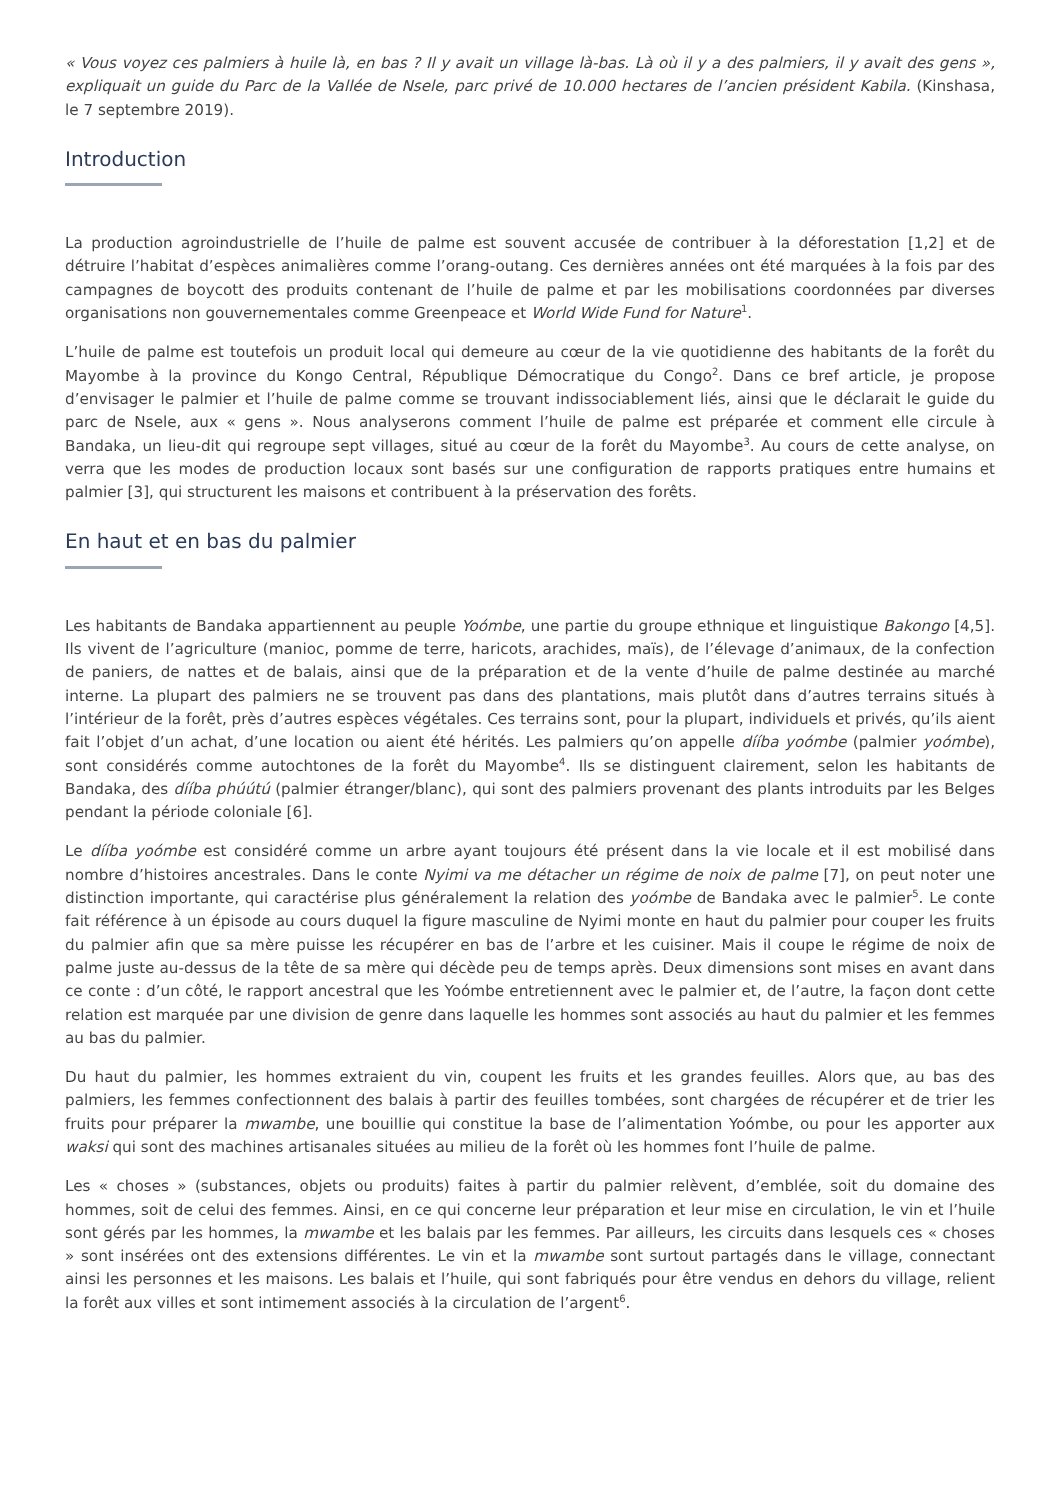« Vous voyez ces palmiers à huile là, en bas ? Il y avait un village là-bas. Là où il y a des palmiers, il y avait des gens », expliquait un guide du Parc de la Vallée de Nsele, parc privé de 10.000 hectares de l’ancien président Kabila. (Kinshasa, le 7 septembre 2019).
Introduction
La production agroindustrielle de l’huile de palme est souvent accusée de contribuer à la déforestation [1,2] et de détruire l’habitat d’espèces animalières comme l’orang-outang. Ces dernières années ont été marquées à la fois par des campagnes de boycott des produits contenant de l’huile de palme et par les mobilisations coordonnées par diverses organisations non gouvernementales comme Greenpeace et World Wide Fund for Nature<sup>1</sup>.
L’huile de palme est toutefois un produit local qui demeure au cœur de la vie quotidienne des habitants de la forêt du Mayombe à la province du Kongo Central, République Démocratique du Congo<sup>2</sup>. Dans ce bref article, je propose d’envisager le palmier et l’huile de palme comme se trouvant indissociablement liés, ainsi que le déclarait le guide du parc de Nsele, aux « gens ». Nous analyserons comment l’huile de palme est préparée et comment elle circule à Bandaka, un lieu-dit qui regroupe sept villages, situé au cœur de la forêt du Mayombe<sup>3</sup>. Au cours de cette analyse, on verra que les modes de production locaux sont basés sur une configuration de rapports pratiques entre humains et palmier [3], qui structurent les maisons et contribuent à la préservation des forêts.
En haut et en bas du palmier
Les habitants de Bandaka appartiennent au peuple Yoómbe, une partie du groupe ethnique et linguistique Bakongo [4,5]. Ils vivent de l’agriculture (manioc, pomme de terre, haricots, arachides, maïs), de l’élevage d’animaux, de la confection de paniers, de nattes et de balais, ainsi que de la préparation et de la vente d’huile de palme destinée au marché interne. La plupart des palmiers ne se trouvent pas dans des plantations, mais plutôt dans d’autres terrains situés à l’intérieur de la forêt, près d’autres espèces végétales. Ces terrains sont, pour la plupart, individuels et privés, qu’ils aient fait l’objet d’un achat, d’une location ou aient été hérités. Les palmiers qu’on appelle dííba yoómbe (palmier yoómbe), sont considérés comme autochtones de la forêt du Mayombe<sup>4</sup>. Ils se distinguent clairement, selon les habitants de Bandaka, des dííba phúútú (palmier étranger/blanc), qui sont des palmiers provenant des plants introduits par les Belges pendant la période coloniale [6].
Le dííba yoómbe est considéré comme un arbre ayant toujours été présent dans la vie locale et il est mobilisé dans nombre d’histoires ancestrales. Dans le conte Nyimi va me détacher un régime de noix de palme [7], on peut noter une distinction importante, qui caractérise plus généralement la relation des yoómbe de Bandaka avec le palmier<sup>5</sup>. Le conte fait référence à un épisode au cours duquel la figure masculine de Nyimi monte en haut du palmier pour couper les fruits du palmier afin que sa mère puisse les récupérer en bas de l’arbre et les cuisiner. Mais il coupe le régime de noix de palme juste au-dessus de la tête de sa mère qui décède peu de temps après. Deux dimensions sont mises en avant dans ce conte : d’un côté, le rapport ancestral que les Yoómbe entretiennent avec le palmier et, de l’autre, la façon dont cette relation est marquée par une division de genre dans laquelle les hommes sont associés au haut du palmier et les femmes au bas du palmier.
Du haut du palmier, les hommes extraient du vin, coupent les fruits et les grandes feuilles. Alors que, au bas des palmiers, les femmes confectionnent des balais à partir des feuilles tombées, sont chargées de récupérer et de trier les fruits pour préparer la mwambe, une bouillie qui constitue la base de l’alimentation Yoómbe, ou pour les apporter aux waksi qui sont des machines artisanales situées au milieu de la forêt où les hommes font l’huile de palme.
Les « choses » (substances, objets ou produits) faites à partir du palmier relèvent, d’emblée, soit du domaine des hommes, soit de celui des femmes. Ainsi, en ce qui concerne leur préparation et leur mise en circulation, le vin et l’huile sont gérés par les hommes, la mwambe et les balais par les femmes. Par ailleurs, les circuits dans lesquels ces « choses » sont insérées ont des extensions différentes. Le vin et la mwambe sont surtout partagés dans le village, connectant ainsi les personnes et les maisons. Les balais et l’huile, qui sont fabriqués pour être vendus en dehors du village, relient la forêt aux villes et sont intimement associés à la circulation de l’argent<sup>6</sup>.